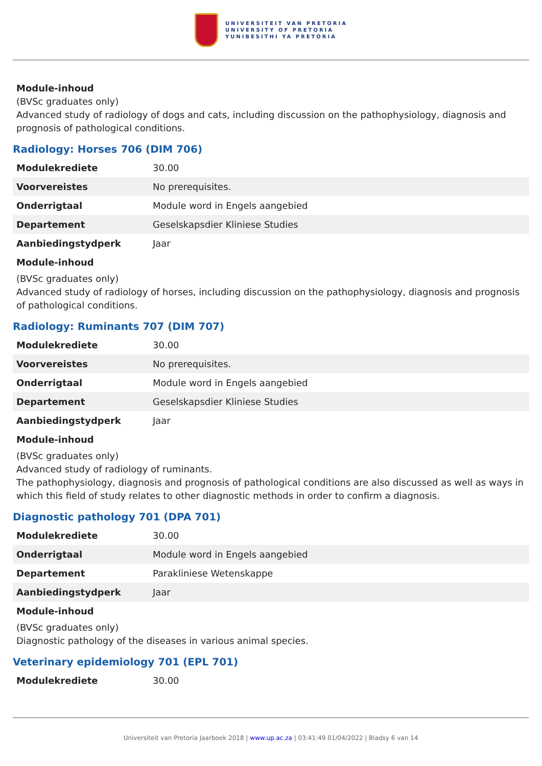UNIVERSITEIT VAN PRETORIA
UNIVERSITY OF PRETORIA
YUNIBESITHI YA PRETORIA
Module-inhoud
(BVSc graduates only)
Advanced study of radiology of dogs and cats, including discussion on the pathophysiology, diagnosis and prognosis of pathological conditions.
Radiology: Horses 706 (DIM 706)
| Modulekrediete | 30.00 |
| Voorvereistes | No prerequisites. |
| Onderrigtaal | Module word in Engels aangebied |
| Departement | Geselskapsdier Kliniese Studies |
| Aanbiedingstydperk | Jaar |
Module-inhoud
(BVSc graduates only)
Advanced study of radiology of horses, including discussion on the pathophysiology, diagnosis and prognosis of pathological conditions.
Radiology: Ruminants 707 (DIM 707)
| Modulekrediete | 30.00 |
| Voorvereistes | No prerequisites. |
| Onderrigtaal | Module word in Engels aangebied |
| Departement | Geselskapsdier Kliniese Studies |
| Aanbiedingstydperk | Jaar |
Module-inhoud
(BVSc graduates only)
Advanced study of radiology of ruminants.
The pathophysiology, diagnosis and prognosis of pathological conditions are also discussed as well as ways in which this field of study relates to other diagnostic methods in order to confirm a diagnosis.
Diagnostic pathology 701 (DPA 701)
| Modulekrediete | 30.00 |
| Onderrigtaal | Module word in Engels aangebied |
| Departement | Parakliniese Wetenskappe |
| Aanbiedingstydperk | Jaar |
Module-inhoud
(BVSc graduates only)
Diagnostic pathology of the diseases in various animal species.
Veterinary epidemiology 701 (EPL 701)
| Modulekrediete | 30.00 |
Universiteit van Pretoria Jaarboek 2018 | www.up.ac.za | 03:41:49 01/04/2022 | Bladsy 6 van 14